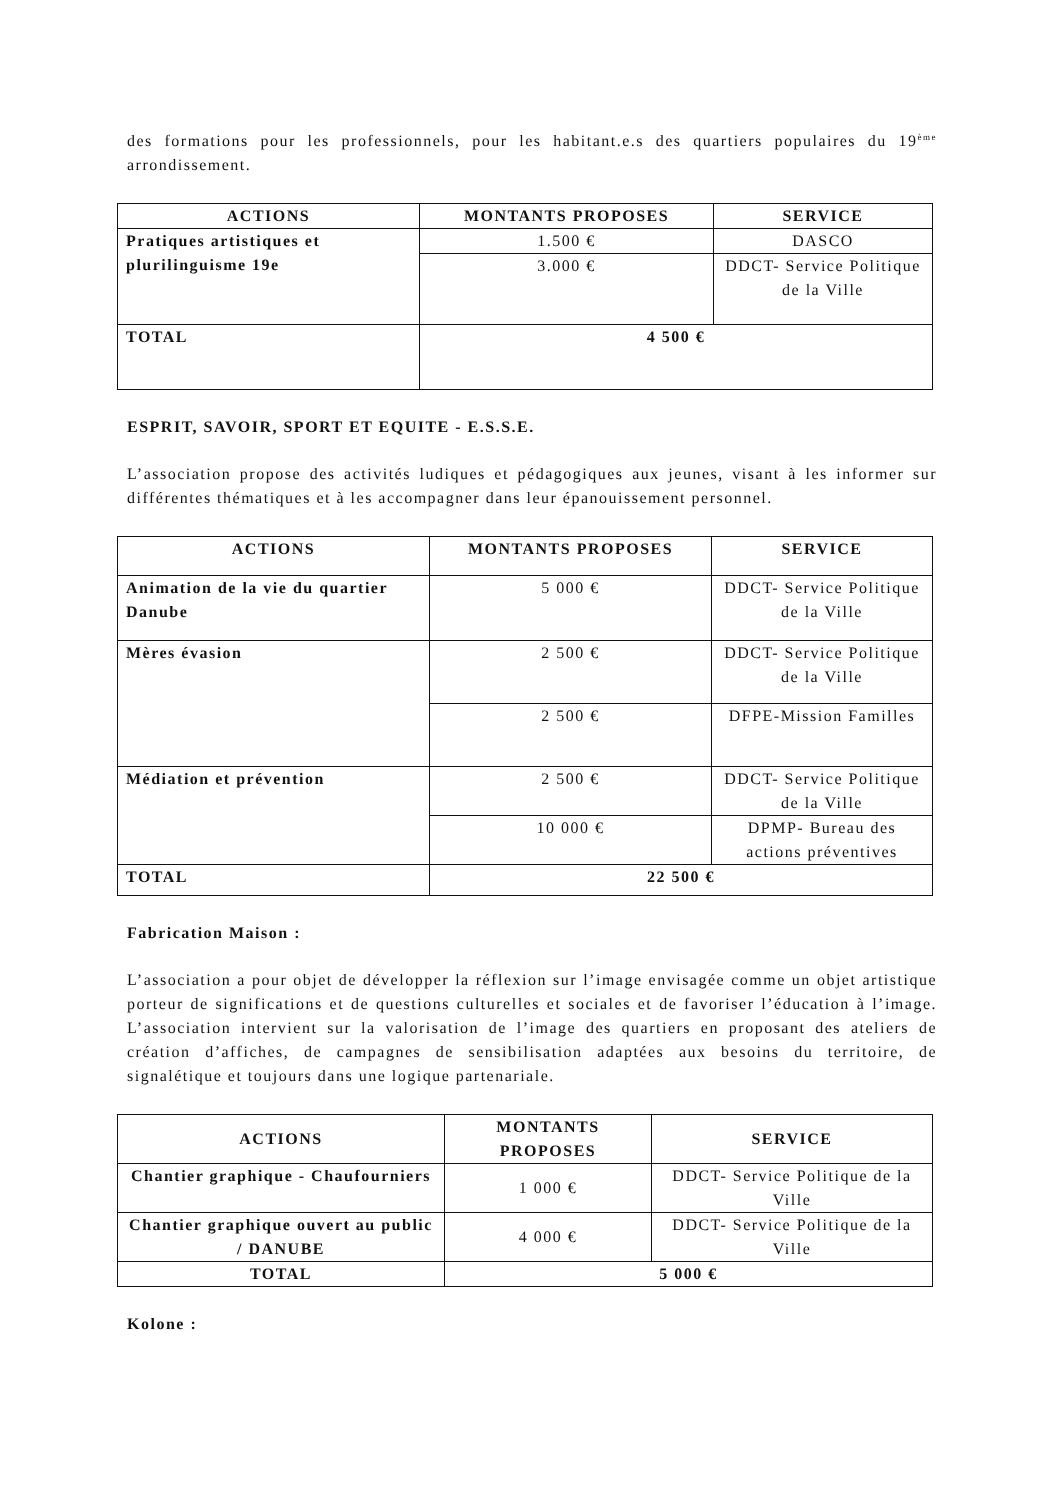des formations pour les professionnels, pour les habitant.e.s des quartiers populaires du 19<sup>ème</sup> arrondissement.
| ACTIONS | MONTANTS PROPOSES | SERVICE |
| --- | --- | --- |
| Pratiques artistiques et plurilinguisme 19e | 1.500 € | DASCO |
| | 3.000 € | DDCT- Service Politique de la Ville |
| TOTAL | 4 500 € | |
ESPRIT, SAVOIR, SPORT ET EQUITE - E.S.S.E.
L’association propose des activités ludiques et pédagogiques aux jeunes, visant à les informer sur différentes thématiques et à les accompagner dans leur épanouissement personnel.
| ACTIONS | MONTANTS PROPOSES | SERVICE |
| --- | --- | --- |
| Animation de la vie du quartier Danube | 5 000 € | DDCT- Service Politique de la Ville |
| Mères évasion | 2 500 € | DDCT- Service Politique de la Ville |
| | 2 500 € | DFPE-Mission Familles |
| Médiation et prévention | 2 500 € | DDCT- Service Politique de la Ville |
| | 10 000 € | DPMP- Bureau des actions préventives |
| TOTAL | 22 500 € | |
Fabrication Maison :
L’association a pour objet de développer la réflexion sur l’image envisagée comme un objet artistique porteur de significations et de questions culturelles et sociales et de favoriser l’éducation à l’image. L’association intervient sur la valorisation de l’image des quartiers en proposant des ateliers de création d’affiches, de campagnes de sensibilisation adaptées aux besoins du territoire, de signalétique et toujours dans une logique partenariale.
| ACTIONS | MONTANTS PROPOSES | SERVICE |
| --- | --- | --- |
| Chantier graphique - Chaufourniers | 1 000 € | DDCT- Service Politique de la Ville |
| Chantier graphique ouvert au public / DANUBE | 4 000 € | DDCT- Service Politique de la Ville |
| TOTAL | 5 000 € | |
Kolone :